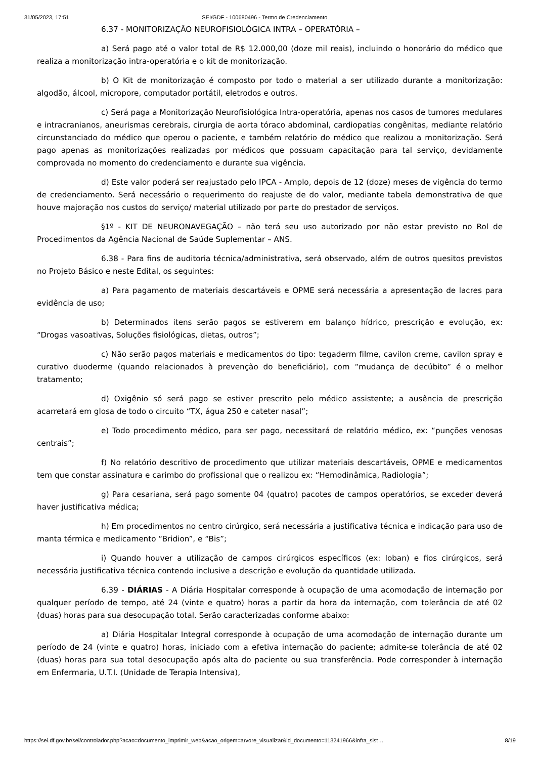31/05/2023, 17:51 SEI/GDF - 100680496 - Termo de Credenciamento
6.37 - MONITORIZAÇÃO NEUROFISIOLÓGICA INTRA – OPERATÓRIA –
a) Será pago até o valor total de R$ 12.000,00 (doze mil reais), incluindo o honorário do médico que realiza a monitorização intra-operatória e o kit de monitorização.
b) O Kit de monitorização é composto por todo o material a ser utilizado durante a monitorização: algodão, álcool, micropore, computador portátil, eletrodos e outros.
c) Será paga a Monitorização Neurofisiológica Intra-operatória, apenas nos casos de tumores medulares e intracranianos, aneurismas cerebrais, cirurgia de aorta tóraco abdominal, cardiopatias congênitas, mediante relatório circunstanciado do médico que operou o paciente, e também relatório do médico que realizou a monitorização. Será pago apenas as monitorizações realizadas por médicos que possuam capacitação para tal serviço, devidamente comprovada no momento do credenciamento e durante sua vigência.
d) Este valor poderá ser reajustado pelo IPCA - Amplo, depois de 12 (doze) meses de vigência do termo de credenciamento. Será necessário o requerimento do reajuste de do valor, mediante tabela demonstrativa de que houve majoração nos custos do serviço/ material utilizado por parte do prestador de serviços.
§1º - KIT DE NEURONAVEGAÇÃO – não terá seu uso autorizado por não estar previsto no Rol de Procedimentos da Agência Nacional de Saúde Suplementar – ANS.
6.38 - Para fins de auditoria técnica/administrativa, será observado, além de outros quesitos previstos no Projeto Básico e neste Edital, os seguintes:
a) Para pagamento de materiais descartáveis e OPME será necessária a apresentação de lacres para evidência de uso;
b) Determinados itens serão pagos se estiverem em balanço hídrico, prescrição e evolução, ex: “Drogas vasoativas, Soluções fisiológicas, dietas, outros”;
c) Não serão pagos materiais e medicamentos do tipo: tegaderm filme, cavilon creme, cavilon spray e curativo duoderme (quando relacionados à prevenção do beneficiário), com “mudança de decúbito” é o melhor tratamento;
d) Oxigênio só será pago se estiver prescrito pelo médico assistente; a ausência de prescrição acarretará em glosa de todo o circuito “TX, água 250 e cateter nasal”;
e) Todo procedimento médico, para ser pago, necessitará de relatório médico, ex: “punções venosas centrais”;
f) No relatório descritivo de procedimento que utilizar materiais descartáveis, OPME e medicamentos tem que constar assinatura e carimbo do profissional que o realizou ex: “Hemodinâmica, Radiologia”;
g) Para cesariana, será pago somente 04 (quatro) pacotes de campos operatórios, se exceder deverá haver justificativa médica;
h) Em procedimentos no centro cirúrgico, será necessária a justificativa técnica e indicação para uso de manta térmica e medicamento “Bridion”, e “Bis”;
i) Quando houver a utilização de campos cirúrgicos específicos (ex: Ioban) e fios cirúrgicos, será necessária justificativa técnica contendo inclusive a descrição e evolução da quantidade utilizada.
6.39 - DIÁRIAS - A Diária Hospitalar corresponde à ocupação de uma acomodação de internação por qualquer período de tempo, até 24 (vinte e quatro) horas a partir da hora da internação, com tolerância de até 02 (duas) horas para sua desocupação total. Serão caracterizadas conforme abaixo:
a) Diária Hospitalar Integral corresponde à ocupação de uma acomodação de internação durante um período de 24 (vinte e quatro) horas, iniciado com a efetiva internação do paciente; admite-se tolerância de até 02 (duas) horas para sua total desocupação após alta do paciente ou sua transferência. Pode corresponder à internação em Enfermaria, U.T.I. (Unidade de Terapia Intensiva),
https://sei.df.gov.br/sei/controlador.php?acao=documento_imprimir_web&acao_origem=arvore_visualizar&id_documento=113241966&infra_sist… 8/19